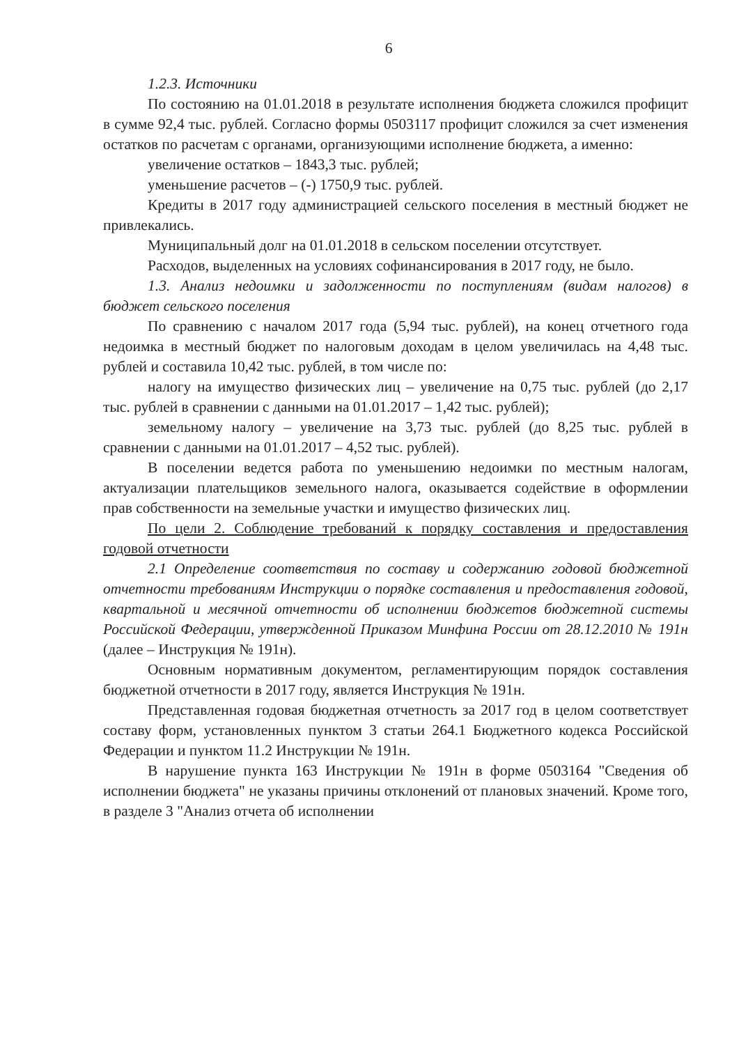6
1.2.3. Источники
По состоянию на 01.01.2018 в результате исполнения бюджета сложился профицит в сумме 92,4 тыс. рублей. Согласно формы 0503117 профицит сложился за счет изменения остатков по расчетам с органами, организующими исполнение бюджета, а именно:
увеличение остатков – 1843,3 тыс. рублей;
уменьшение расчетов – (-) 1750,9 тыс. рублей.
Кредиты в 2017 году администрацией сельского поселения в местный бюджет не привлекались.
Муниципальный долг на 01.01.2018 в сельском поселении отсутствует.
Расходов, выделенных на условиях софинансирования в 2017 году, не было.
1.3. Анализ недоимки и задолженности по поступлениям (видам налогов) в бюджет сельского поселения
По сравнению с началом 2017 года (5,94 тыс. рублей), на конец отчетного года недоимка в местный бюджет по налоговым доходам в целом увеличилась на 4,48 тыс. рублей и составила 10,42 тыс. рублей, в том числе по:
налогу на имущество физических лиц – увеличение на 0,75 тыс. рублей (до 2,17 тыс. рублей в сравнении с данными на 01.01.2017 – 1,42 тыс. рублей);
земельному налогу – увеличение на 3,73 тыс. рублей (до 8,25 тыс. рублей в сравнении с данными на 01.01.2017 – 4,52 тыс. рублей).
В поселении ведется работа по уменьшению недоимки по местным налогам, актуализации плательщиков земельного налога, оказывается содействие в оформлении прав собственности на земельные участки и имущество физических лиц.
По цели 2. Соблюдение требований к порядку составления и предоставления годовой отчетности
2.1 Определение соответствия по составу и содержанию годовой бюджетной отчетности требованиям Инструкции о порядке составления и предоставления годовой, квартальной и месячной отчетности об исполнении бюджетов бюджетной системы Российской Федерации, утвержденной Приказом Минфина России от 28.12.2010 № 191н (далее – Инструкция № 191н).
Основным нормативным документом, регламентирующим порядок составления бюджетной отчетности в 2017 году, является Инструкция № 191н.
Представленная годовая бюджетная отчетность за 2017 год в целом соответствует составу форм, установленных пунктом 3 статьи 264.1 Бюджетного кодекса Российской Федерации и пунктом 11.2 Инструкции № 191н.
В нарушение пункта 163 Инструкции № 191н в форме 0503164 "Сведения об исполнении бюджета" не указаны причины отклонений от плановых значений. Кроме того, в разделе 3 "Анализ отчета об исполнении